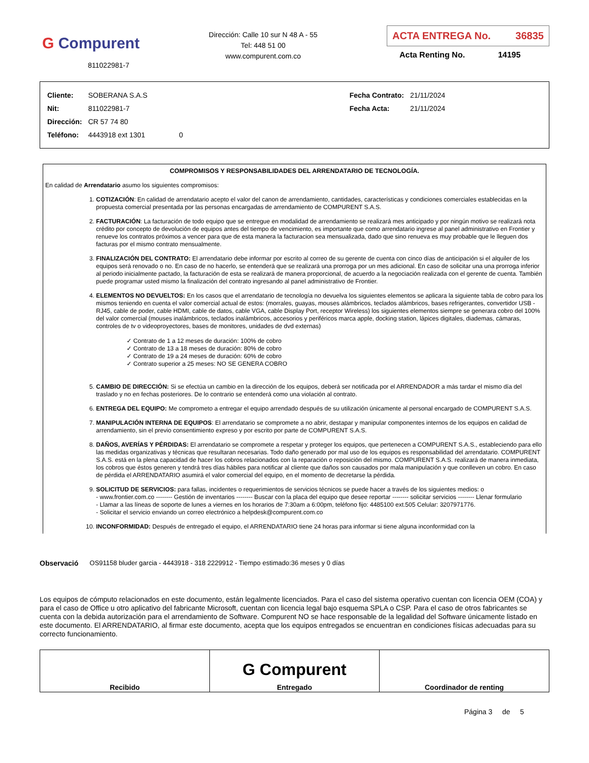G Compurent
811022981-7
Dirección: Calle 10 sur N 48 A - 55
Tel: 448 51 00
www.compurent.com.co
ACTA ENTREGA No. 36835
Acta Renting No. 14195
| Cliente: | SOBERANA S.A.S | |
| Nit: | 811022981-7 | |
| Dirección: | CR 57 74 80 | |
| Teléfono: | 4443918 ext 1301 | 0 |
| Fecha Contrato: | 21/11/2024 |
| Fecha Acta: | 21/11/2024 |
COMPROMISOS Y RESPONSABILIDADES DEL ARRENDATARIO DE TECNOLOGÍA.
En calidad de Arrendatario asumo los siguientes compromisos:
1. COTIZACIÓN: En calidad de arrendatario acepto el valor del canon de arrendamiento, cantidades, características y condiciones comerciales establecidas en la propuesta comercial presentada por las personas encargadas de arrendamiento de COMPURENT S.A.S.
2. FACTURACIÓN: La facturación de todo equipo que se entregue en modalidad de arrendamiento se realizará mes anticipado y por ningún motivo se realizará nota crédito por concepto de devolución de equipos antes del tiempo de vencimiento, es importante que como arrendatario ingrese al panel administrativo en Frontier y renueve los contratos próximos a vencer para que de esta manera la facturacion sea mensualizada, dado que sino renueva es muy probable que le lleguen dos facturas por el mismo contrato mensualmente.
3. FINALIZACIÓN DEL CONTRATO: El arrendatario debe informar por escrito al correo de su gerente de cuenta con cinco días de anticipación si el alquiler de los equipos será renovado o no. En caso de no hacerlo, se entenderá que se realizará una prorroga por un mes adicional. En caso de solicitar una una prorroga inferior al periodo inicialmente pactado, la facturación de esta se realizará de manera proporcional, de acuerdo a la negociación realizada con el gerente de cuenta. También puede programar usted mismo la finalización del contrato ingresando al panel administrativo de Frontier.
4. ELEMENTOS NO DEVUELTOS: En los casos que el arrendatario de tecnología no devuelva los siguientes elementos se aplicara la siguiente tabla de cobro para los mismos teniendo en cuenta el valor comercial actual de estos: (morrales, guayas, mouses alámbricos, teclados alámbricos, bases refrigerantes, convertidor USB - RJ45, cable de poder, cable HDMI, cable de datos, cable VGA, cable Display Port, receptor Wireless) los siguientes elementos siempre se generara cobro del 100% del valor comercial (mouses inalámbricos, teclados inalámbricos, accesorios y periféricos marca apple, docking station, lápices digitales, diademas, cámaras, controles de tv o videoproyectores, bases de monitores, unidades de dvd externas)
✓ Contrato de 1 a 12 meses de duración: 100% de cobro
✓ Contrato de 13 a 18 meses de duración: 80% de cobro
✓ Contrato de 19 a 24 meses de duración: 60% de cobro
✓ Contrato superior a 25 meses: NO SE GENERA COBRO
5. CAMBIO DE DIRECCIÓN: Si se efectúa un cambio en la dirección de los equipos, deberá ser notificada por el ARRENDADOR a más tardar el mismo día del traslado y no en fechas posteriores. De lo contrario se entenderá como una violación al contrato.
6. ENTREGA DEL EQUIPO: Me comprometo a entregar el equipo arrendado después de su utilización únicamente al personal encargado de COMPURENT S.A.S.
7. MANIPULACIÓN INTERNA DE EQUIPOS: El arrendatario se compromete a no abrir, destapar y manipular componentes internos de los equipos en calidad de arrendamiento, sin el previo consentimiento expreso y por escrito por parte de COMPURENT S.A.S.
8. DAÑOS, AVERÍAS Y PÉRDIDAS: El arrendatario se compromete a respetar y proteger los equipos, que pertenecen a COMPURENT S.A.S., estableciendo para ello las medidas organizativas y técnicas que resultaran necesarias. Todo daño generado por mal uso de los equipos es responsabilidad del arrendatario. COMPURENT S.A.S. está en la plena capacidad de hacer los cobros relacionados con la reparación o reposición del mismo. COMPURENT S.A.S. realizará de manera inmediata, los cobros que éstos generen y tendrá tres días hábiles para notificar al cliente que daños son causados por mala manipulación y que conlleven un cobro. En caso de pérdida el ARRENDATARIO asumirá el valor comercial del equipo, en el momento de decretarse la pérdida.
9. SOLICITUD DE SERVICIOS: para fallas, incidentes o requerimientos de servicios técnicos se puede hacer a través de los siguientes medios: o
- www.frontier.com.co -------- Gestión de inventarios -------- Buscar con la placa del equipo que desee reportar -------- solicitar servicios -------- Llenar formulario
- Llamar a las líneas de soporte de lunes a viernes en los horarios de 7:30am a 6:00pm, teléfono fijo: 4485100 ext.505 Celular: 3207971776.
- Solicitar el servicio enviando un correo electrónico a helpdesk@compurent.com.co
10. INCONFORMIDAD: Después de entregado el equipo, el ARRENDATARIO tiene 24 horas para informar si tiene alguna inconformidad con la
Observació OS91158 bluder garcia - 4443918 - 318 2229912 - Tiempo estimado:36 meses y 0 días
Los equipos de cómputo relacionados en este documento, están legalmente licenciados. Para el caso del sistema operativo cuentan con licencia OEM (COA) y para el caso de Office u otro aplicativo del fabricante Microsoft, cuentan con licencia legal bajo esquema SPLA o CSP. Para el caso de otros fabricantes se cuenta con la debida autorización para el arrendamiento de Software. Compurent NO se hace responsable de la legalidad del Software únicamente listado en este documento. El ARRENDATARIO, al firmar este documento, acepta que los equipos entregados se encuentran en condiciones físicas adecuadas para su correcto funcionamiento.
| Recibido | G Compurent Entregado | Coordinador de renting |
Página 3 de 5